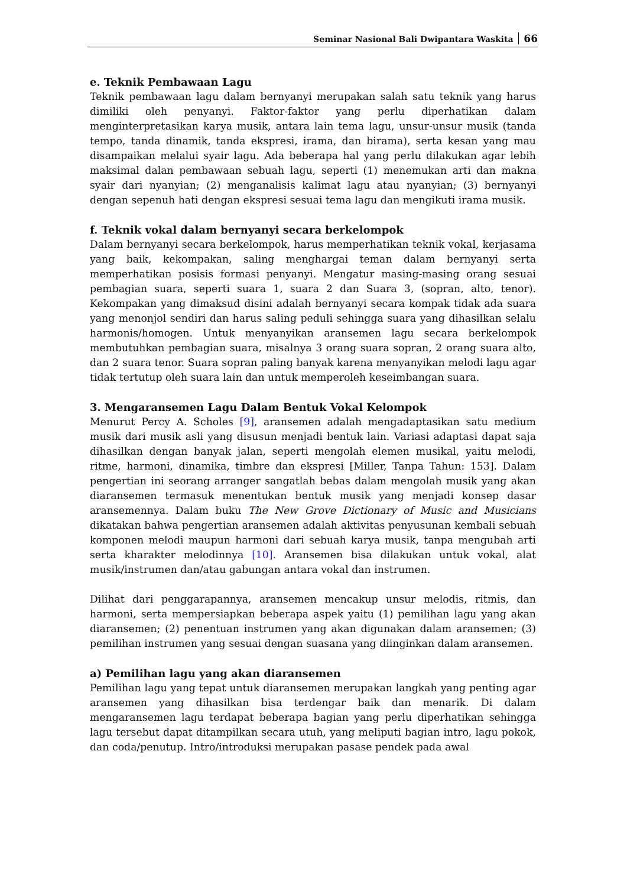Seminar Nasional Bali Dwipantara Waskita 66
e. Teknik Pembawaan Lagu
Teknik pembawaan lagu dalam bernyanyi merupakan salah satu teknik yang harus dimiliki oleh penyanyi. Faktor-faktor yang perlu diperhatikan dalam menginterpretasikan karya musik, antara lain tema lagu, unsur-unsur musik (tanda tempo, tanda dinamik, tanda ekspresi, irama, dan birama), serta kesan yang mau disampaikan melalui syair lagu. Ada beberapa hal yang perlu dilakukan agar lebih maksimal dalan pembawaan sebuah lagu, seperti (1) menemukan arti dan makna syair dari nyanyian; (2) menganalisis kalimat lagu atau nyanyian; (3) bernyanyi dengan sepenuh hati dengan ekspresi sesuai tema lagu dan mengikuti irama musik.
f. Teknik vokal dalam bernyanyi secara berkelompok
Dalam bernyanyi secara berkelompok, harus memperhatikan teknik vokal, kerjasama yang baik, kekompakan, saling menghargai teman dalam bernyanyi serta memperhatikan posisis formasi penyanyi. Mengatur masing-masing orang sesuai pembagian suara, seperti suara 1, suara 2 dan Suara 3, (sopran, alto, tenor). Kekompakan yang dimaksud disini adalah bernyanyi secara kompak tidak ada suara yang menonjol sendiri dan harus saling peduli sehingga suara yang dihasilkan selalu harmonis/homogen. Untuk menyanyikan aransemen lagu secara berkelompok membutuhkan pembagian suara, misalnya 3 orang suara sopran, 2 orang suara alto, dan 2 suara tenor. Suara sopran paling banyak karena menyanyikan melodi lagu agar tidak tertutup oleh suara lain dan untuk memperoleh keseimbangan suara.
3. Mengaransemen Lagu Dalam Bentuk Vokal Kelompok
Menurut Percy A. Scholes [9], aransemen adalah mengadaptasikan satu medium musik dari musik asli yang disusun menjadi bentuk lain. Variasi adaptasi dapat saja dihasilkan dengan banyak jalan, seperti mengolah elemen musikal, yaitu melodi, ritme, harmoni, dinamika, timbre dan ekspresi [Miller, Tanpa Tahun: 153]. Dalam pengertian ini seorang arranger sangatlah bebas dalam mengolah musik yang akan diaransemen termasuk menentukan bentuk musik yang menjadi konsep dasar aransemennya. Dalam buku The New Grove Dictionary of Music and Musicians dikatakan bahwa pengertian aransemen adalah aktivitas penyusunan kembali sebuah komponen melodi maupun harmoni dari sebuah karya musik, tanpa mengubah arti serta kharakter melodinnya [10]. Aransemen bisa dilakukan untuk vokal, alat musik/instrumen dan/atau gabungan antara vokal dan instrumen.
Dilihat dari penggarapannya, aransemen mencakup unsur melodis, ritmis, dan harmoni, serta mempersiapkan beberapa aspek yaitu (1) pemilihan lagu yang akan diaransemen; (2) penentuan instrumen yang akan digunakan dalam aransemen; (3) pemilihan instrumen yang sesuai dengan suasana yang diinginkan dalam aransemen.
a) Pemilihan lagu yang akan diaransemen
Pemilihan lagu yang tepat untuk diaransemen merupakan langkah yang penting agar aransemen yang dihasilkan bisa terdengar baik dan menarik. Di dalam mengaransemen lagu terdapat beberapa bagian yang perlu diperhatikan sehingga lagu tersebut dapat ditampilkan secara utuh, yang meliputi bagian intro, lagu pokok, dan coda/penutup. Intro/introduksi merupakan pasase pendek pada awal